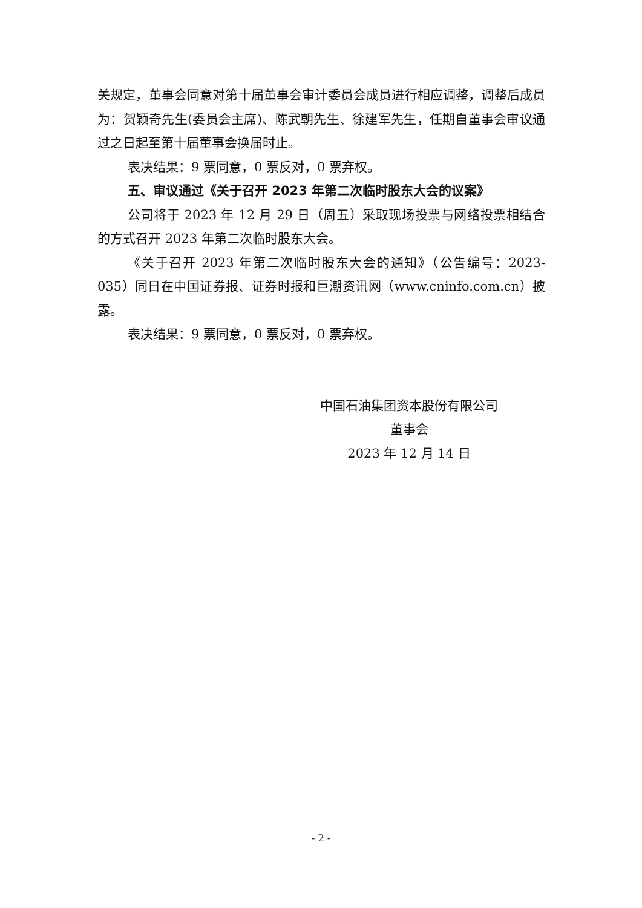关规定，董事会同意对第十届董事会审计委员会成员进行相应调整，调整后成员为：贺颖奇先生(委员会主席)、陈武朝先生、徐建军先生，任期自董事会审议通过之日起至第十届董事会换届时止。
表决结果：9 票同意，0 票反对，0 票弃权。
五、审议通过《关于召开 2023 年第二次临时股东大会的议案》
公司将于 2023 年 12 月 29 日（周五）采取现场投票与网络投票相结合的方式召开 2023 年第二次临时股东大会。
《关于召开 2023 年第二次临时股东大会的通知》（公告编号：2023-035）同日在中国证券报、证券时报和巨潮资讯网（www.cninfo.com.cn）披露。
表决结果：9 票同意，0 票反对，0 票弃权。
中国石油集团资本股份有限公司
董事会
2023 年 12 月 14 日
- 2 -